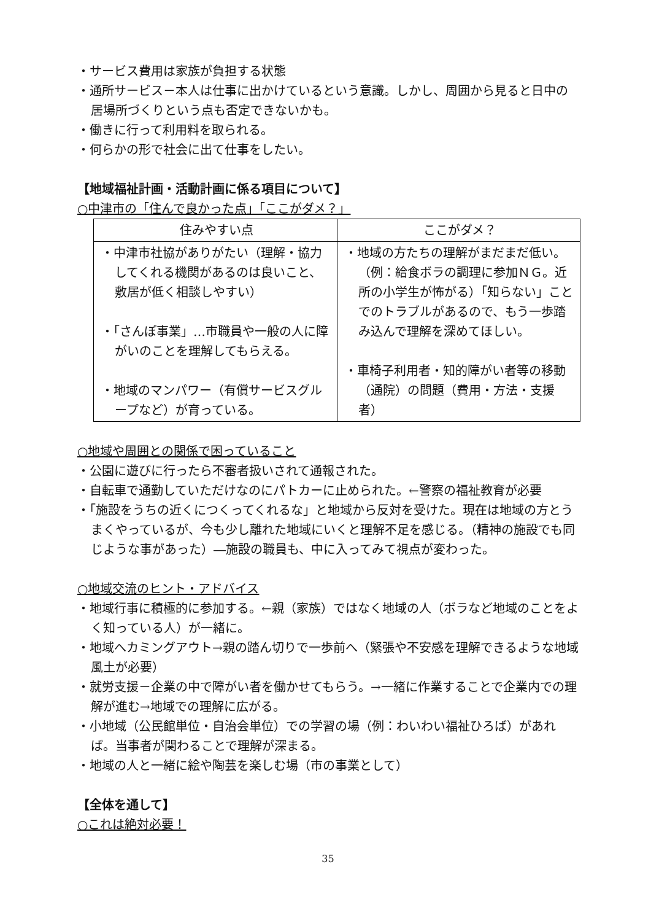・サービス費用は家族が負担する状態
・通所サービス－本人は仕事に出かけているという意識。しかし、周囲から見ると日中の居場所づくりという点も否定できないかも。
・働きに行って利用料を取られる。
・何らかの形で社会に出て仕事をしたい。
【地域福祉計画・活動計画に係る項目について】
○中津市の「住んで良かった点」「ここがダメ？」
| 住みやすい点 | ここがダメ？ |
| --- | --- |
| ・中津市社協がありがたい（理解・協力してくれる機関があるのは良いこと、敷居が低く相談しやすい） ・「さんぽ事業」…市職員や一般の人に障がいのことを理解してもらえる。 ・地域のマンパワー（有償サービスグループなど）が育っている。 | ・地域の方たちの理解がまだまだ低い。（例：給食ボラの調理に参加ＮＧ。近所の小学生が怖がる）「知らない」ことでのトラブルがあるので、もう一歩踏み込んで理解を深めてほしい。 ・車椅子利用者・知的障がい者等の移動（通院）の問題（費用・方法・支援者） |
○地域や周囲との関係で困っていること
・公園に遊びに行ったら不審者扱いされて通報された。
・自転車で通勤していただけなのにパトカーに止められた。←警察の福祉教育が必要
・「施設をうちの近くにつくってくれるな」と地域から反対を受けた。現在は地域の方とうまくやっているが、今も少し離れた地域にいくと理解不足を感じる。（精神の施設でも同じような事があった）―施設の職員も、中に入ってみて視点が変わった。
○地域交流のヒント・アドバイス
・地域行事に積極的に参加する。←親（家族）ではなく地域の人（ボラなど地域のことをよく知っている人）が一緒に。
・地域へカミングアウト→親の踏ん切りで一歩前へ（緊張や不安感を理解できるような地域風土が必要）
・就労支援－企業の中で障がい者を働かせてもらう。→一緒に作業することで企業内での理解が進む→地域での理解に広がる。
・小地域（公民館単位・自治会単位）での学習の場（例：わいわい福祉ひろば）があれば。当事者が関わることで理解が深まる。
・地域の人と一緒に絵や陶芸を楽しむ場（市の事業として）
【全体を通して】
○これは絶対必要！
35